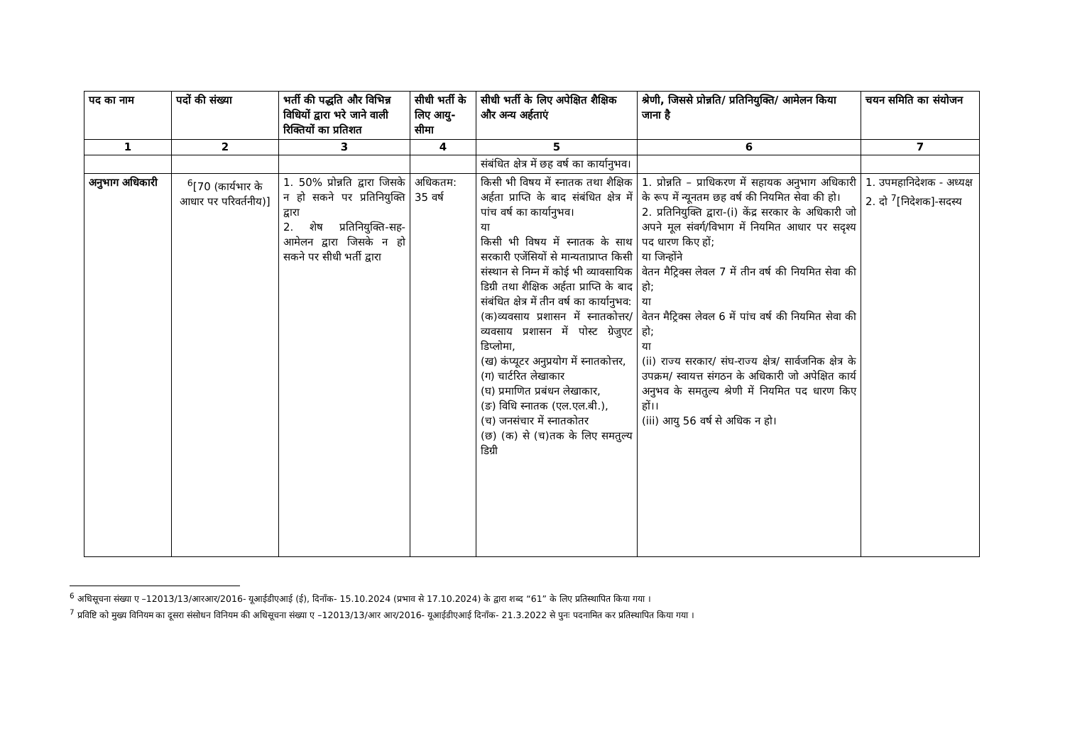| पद का नाम | पदों की संख्या | भर्ती की पद्धति और विभिन्न विधियों द्वारा भरे जाने वाली रिक्तियों का प्रतिशत | सीधी भर्ती के लिए आयु-सीमा | सीधी भर्ती के लिए अपेक्षित शैक्षिक और अन्य अर्हताएं | श्रेणी, जिससे प्रोन्नति/ प्रतिनियुक्ति/ आमेलन किया जाना है | चयन समिति का संयोजन |
| --- | --- | --- | --- | --- | --- | --- |
| 1 | 2 | 3 | 4 | 5 | 6 | 7 |
| | | | | संबंधित क्षेत्र में छह वर्ष का कार्यानुभव। | | |
| अनुभाग अधिकारी | <sup>6</sup> [70 (कार्यभार के आधार पर परिवर्तनीय)] | 1. 50% प्रोन्नति द्वारा जिसके न हो सकने पर प्रतिनियुक्ति द्वारा 2. शेष प्रतिनियुक्ति-सह-आमेलन द्वारा जिसके न हो सकने पर सीधी भर्ती द्वारा | अधिकतम: 35 वर्ष | किसी भी विषय में स्नातक तथा शैक्षिक अर्हता प्राप्ति के बाद संबंधित क्षेत्र में पांच वर्ष का कार्यानुभव। या किसी भी विषय में स्नातक के साथ सरकारी एजेंसियों से मान्यताप्राप्त किसी संस्थान से निम्न में कोई भी व्यावसायिक डिग्री तथा शैक्षिक अर्हता प्राप्ति के बाद संबंधित क्षेत्र में तीन वर्ष का कार्यानुभव: (क)व्यवसाय प्रशासन में स्नातकोत्तर/ व्यवसाय प्रशासन में पोस्ट ग्रेजुएट डिप्लोमा, (ख) कंप्यूटर अनुप्रयोग में स्नातकोत्तर, (ग) चार्टरित लेखाकार (घ) प्रमाणित प्रबंधन लेखाकार, (ङ) विधि स्नातक (एल.एल.बी.), (च) जनसंचार में स्नातकोतर (छ) (क) से (च)तक के लिए समतुल्य डिग्री | 1. प्रोन्नति – प्राधिकरण में सहायक अनुभाग अधिकारी के रूप में न्यूनतम छह वर्ष की नियमित सेवा की हो। 2. प्रतिनियुक्ति द्वारा-(i) केंद्र सरकार के अधिकारी जो अपने मूल संवर्ग/विभाग में नियमित आधार पर सदृश्य पद धारण किए हों; या जिन्होंने वेतन मैट्रिक्स लेवल 7 में तीन वर्ष की नियमित सेवा की हो; या वेतन मैट्रिक्स लेवल 6 में पांच वर्ष की नियमित सेवा की हो; या (ii) राज्य सरकार/ संघ-राज्य क्षेत्र/ सार्वजनिक क्षेत्र के उपक्रम/ स्वायत्त संगठन के अधिकारी जो अपेक्षित कार्य अनुभव के समतुल्य श्रेणी में नियमित पद धारण किए हों।। (iii) आयु 56 वर्ष से अधिक न हो। | 1. उपमहानिदेशक - अध्यक्ष 2. दो <sup>7</sup>[निदेशक]-सदस्य |
<sup>6</sup> अधिसूचना संख्या ए –12013/13/आरआर/2016- यूआईडीएआई (ई), दिनाँक- 15.10.2024 (प्रभाव से 17.10.2024) के द्वारा शब्द “61” के लिए प्रतिस्थापित किया गया ।
<sup>7</sup> प्रविष्टि को मुख्य विनियम का दूसरा संसोधन विनियम की अधिसूचना संख्या ए –12013/13/आर आर/2016- यूआईडीएआई दिनाँक- 21.3.2022 से पुनः पदनामित कर प्रतिस्थापित किया गया ।